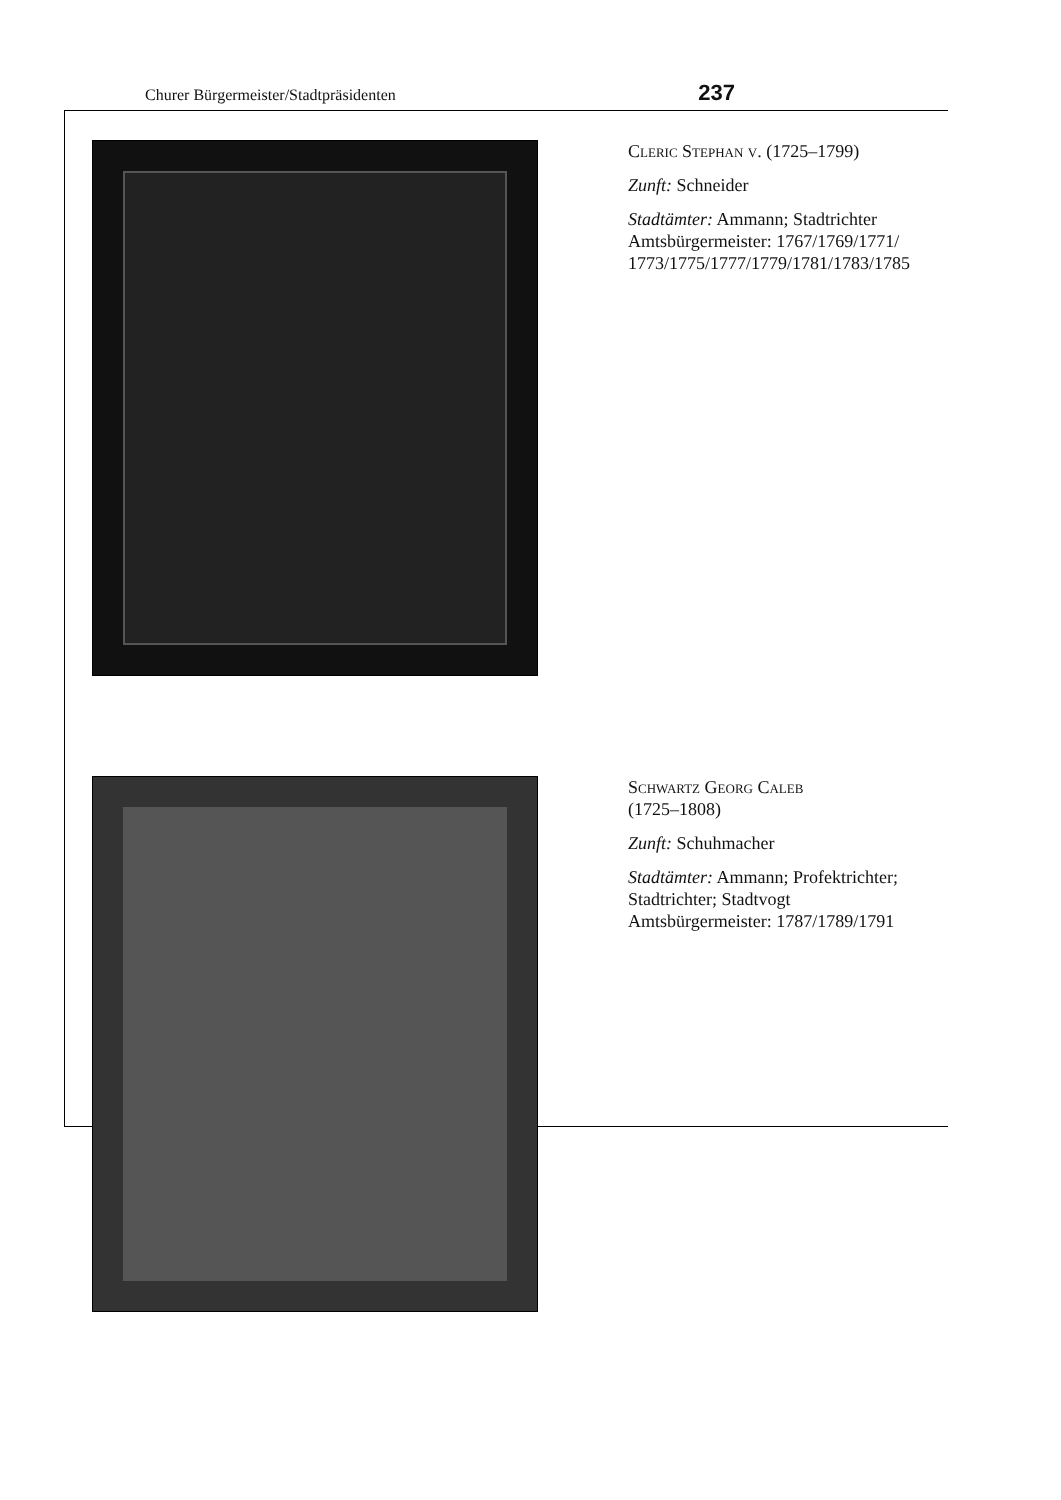Churer Bürgermeister/Stadtpräsidenten 237
Cleric Stephan v. (1725–1799)
Zunft: Schneider
Stadtämter: Ammann; Stadtrichter
Amtsbürgermeister: 1767/1769/1771/ 1773/1775/1777/1779/1781/1783/1785
Schwartz Georg Caleb
(1725–1808)
Zunft: Schuhmacher
Stadtämter: Ammann; Profektrichter; Stadtrichter; Stadtvogt
Amtsbürgermeister: 1787/1789/1791